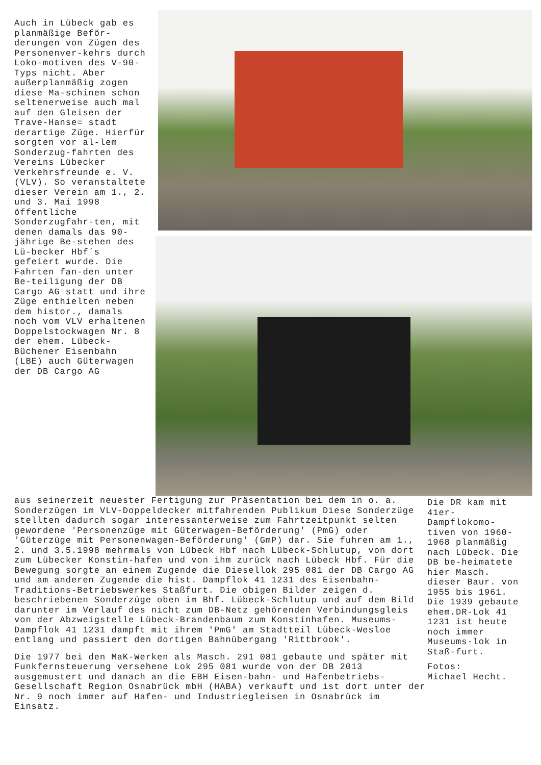Auch in Lübeck gab es planmäßige Beför-derungen von Zügen des Personenver-kehrs durch Loko-motiven des V-90-Typs nicht. Aber außerplanmäßig zogen diese Ma-schinen schon seltenerweise auch mal auf den Gleisen der Trave-Hanse= stadt derartige Züge. Hierfür sorgten vor al-lem Sonderzug-fahrten des Vereins Lübecker Verkehrsfreunde e. V. (VLV). So veranstaltete dieser Verein am 1., 2. und 3. Mai 1998 öffentliche Sonderzugfahr-ten, mit denen damals das 90-jährige Be-stehen des Lü-becker Hbf´s gefeiert wurde. Die Fahrten fan-den unter Be-teiligung der DB Cargo AG statt und ihre Züge enthielten neben dem histor., damals noch vom VLV erhaltenen Doppelstockwagen Nr. 8 der ehem. Lübeck-Büchener Eisenbahn (LBE) auch Güterwagen der DB Cargo AG
aus seinerzeit neuester Fertigung zur Präsentation bei dem in o. a. Sonderzügen im VLV-Doppeldecker mitfahrenden Publikum Diese Sonderzüge stellten dadurch sogar interessanterweise zum Fahrtzeitpunkt selten gewordene 'Personenzüge mit Güterwagen-Beförderung' (PmG) oder 'Güterzüge mit Personenwagen-Beförderung' (GmP) dar. Sie fuhren am 1., 2. und 3.5.1998 mehrmals von Lübeck Hbf nach Lübeck-Schlutup, von dort zum Lübecker Konstin-hafen und von ihm zurück nach Lübeck Hbf. Für die Bewegung sorgte an einem Zugende die Diesellok 295 081 der DB Cargo AG und am anderen Zugende die hist. Dampflok 41 1231 des Eisenbahn-Traditions-Betriebswerkes Staßfurt. Die obigen Bilder zeigen d. beschriebenen Sonderzüge oben im Bhf. Lübeck-Schlutup und auf dem Bild darunter im Verlauf des nicht zum DB-Netz gehörenden Verbindungsgleis von der Abzweigstelle Lübeck-Brandenbaum zum Konstinhafen. Museums-Dampflok 41 1231 dampft mit ihrem 'PmG' am Stadtteil Lübeck-Wesloe entlang und passiert den dortigen Bahnübergang 'Rittbrook'.
Die 1977 bei den MaK-Werken als Masch. 291 081 gebaute und später mit Funkfernsteuerung versehene Lok 295 081 wurde von der DB 2013 ausgemustert und danach an die EBH Eisen-bahn- und Hafenbetriebs-Gesellschaft Region Osnabrück mbH (HABA) verkauft und ist dort unter der Nr. 9 noch immer auf Hafen- und Industriegleisen in Osnabrück im Einsatz.
Die DR kam mit 41er-Dampflokomo-tiven von 1960-1968 planmäßig nach Lübeck. Die DB be-heimatete hier Masch. dieser Baur. von 1955 bis 1961. Die 1939 gebaute ehem.DR-Lok 41 1231 ist heute noch immer Museums-lok in Staß-furt.
Fotos:
Michael Hecht.